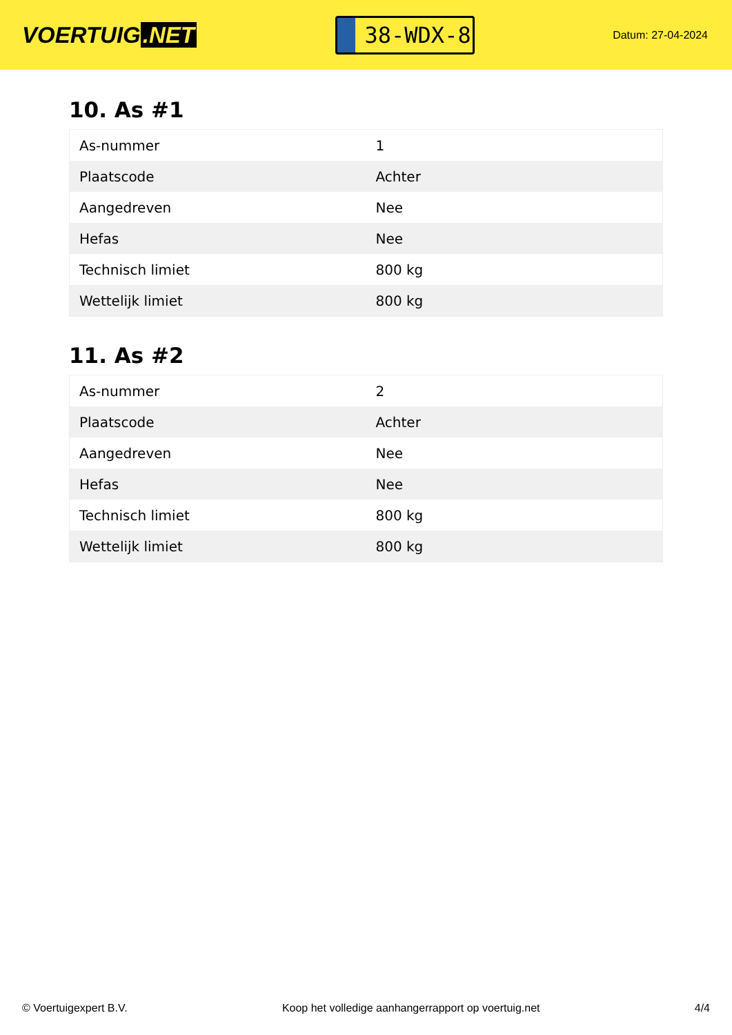VOERTUIG.NET
38-WDX-8
Datum: 27-04-2024
10. As #1
| As-nummer | 1 |
| Plaatscode | Achter |
| Aangedreven | Nee |
| Hefas | Nee |
| Technisch limiet | 800 kg |
| Wettelijk limiet | 800 kg |
11. As #2
| As-nummer | 2 |
| Plaatscode | Achter |
| Aangedreven | Nee |
| Hefas | Nee |
| Technisch limiet | 800 kg |
| Wettelijk limiet | 800 kg |
© Voertuigexpert B.V. Koop het volledige aanhangerrapport op voertuig.net 4/4